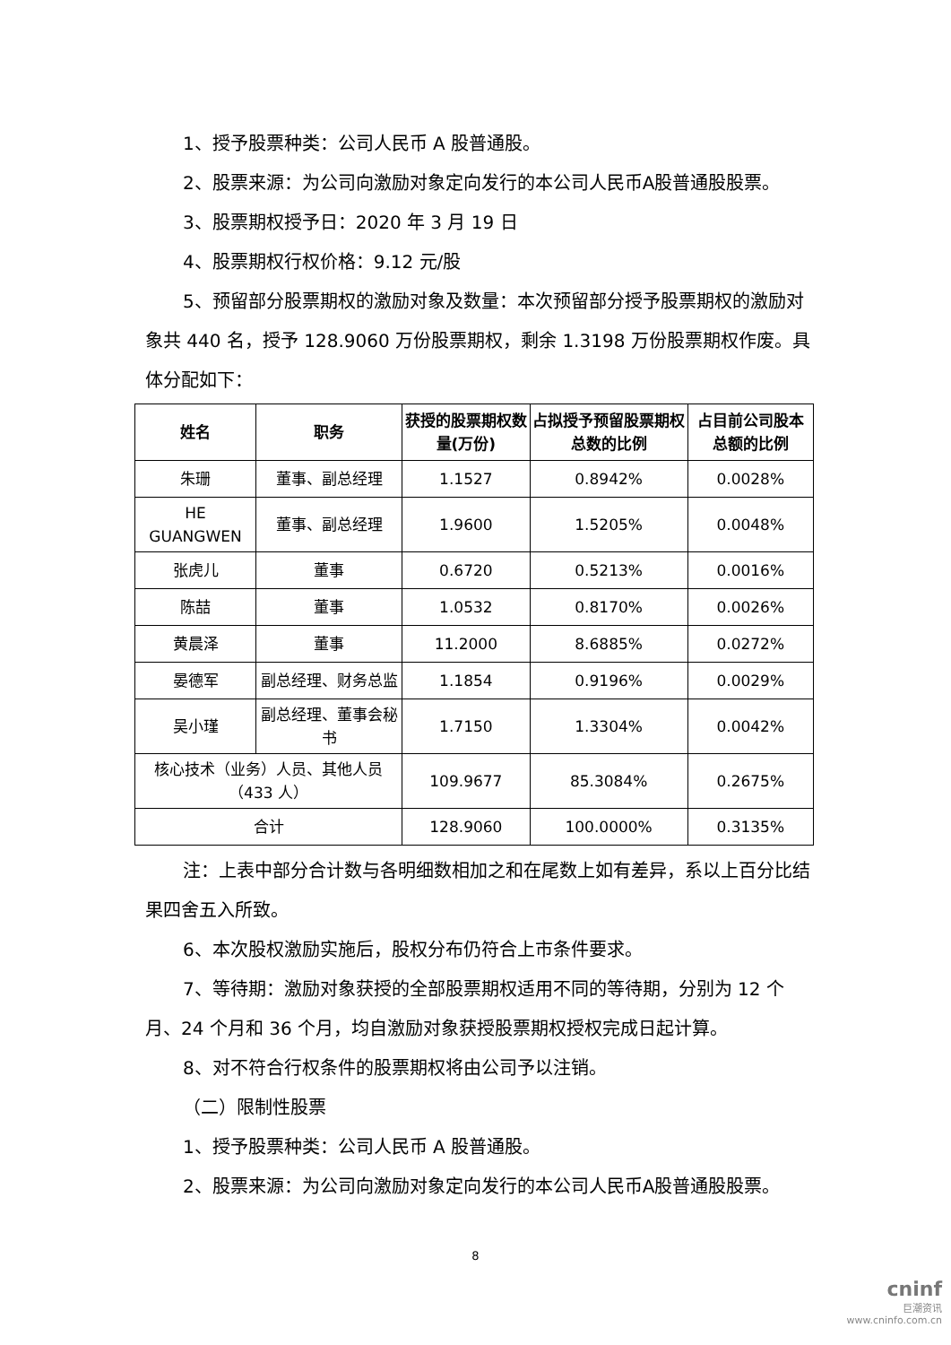1、授予股票种类：公司人民币 A 股普通股。
2、股票来源：为公司向激励对象定向发行的本公司人民币A股普通股股票。
3、股票期权授予日：2020 年 3 月 19 日
4、股票期权行权价格：9.12 元/股
5、预留部分股票期权的激励对象及数量：本次预留部分授予股票期权的激励对象共 440 名，授予 128.9060 万份股票期权，剩余 1.3198 万份股票期权作废。具体分配如下：
| 姓名 | 职务 | 获授的股票期权数量(万份) | 占拟授予预留股票期权总数的比例 | 占目前公司股本总额的比例 |
| --- | --- | --- | --- | --- |
| 朱珊 | 董事、副总经理 | 1.1527 | 0.8942% | 0.0028% |
| HE GUANGWEN | 董事、副总经理 | 1.9600 | 1.5205% | 0.0048% |
| 张虎儿 | 董事 | 0.6720 | 0.5213% | 0.0016% |
| 陈喆 | 董事 | 1.0532 | 0.8170% | 0.0026% |
| 黄晨泽 | 董事 | 11.2000 | 8.6885% | 0.0272% |
| 晏德军 | 副总经理、财务总监 | 1.1854 | 0.9196% | 0.0029% |
| 吴小瑾 | 副总经理、董事会秘书 | 1.7150 | 1.3304% | 0.0042% |
| 核心技术（业务）人员、其他人员（433 人） | | 109.9677 | 85.3084% | 0.2675% |
| 合计 | | 128.9060 | 100.0000% | 0.3135% |
注：上表中部分合计数与各明细数相加之和在尾数上如有差异，系以上百分比结果四舍五入所致。
6、本次股权激励实施后，股权分布仍符合上市条件要求。
7、等待期：激励对象获授的全部股票期权适用不同的等待期，分别为 12 个月、24 个月和 36 个月，均自激励对象获授股票期权授权完成日起计算。
8、对不符合行权条件的股票期权将由公司予以注销。
（二）限制性股票
1、授予股票种类：公司人民币 A 股普通股。
2、股票来源：为公司向激励对象定向发行的本公司人民币A股普通股股票。
8
cninf
巨潮资讯
www.cninfo.com.cn